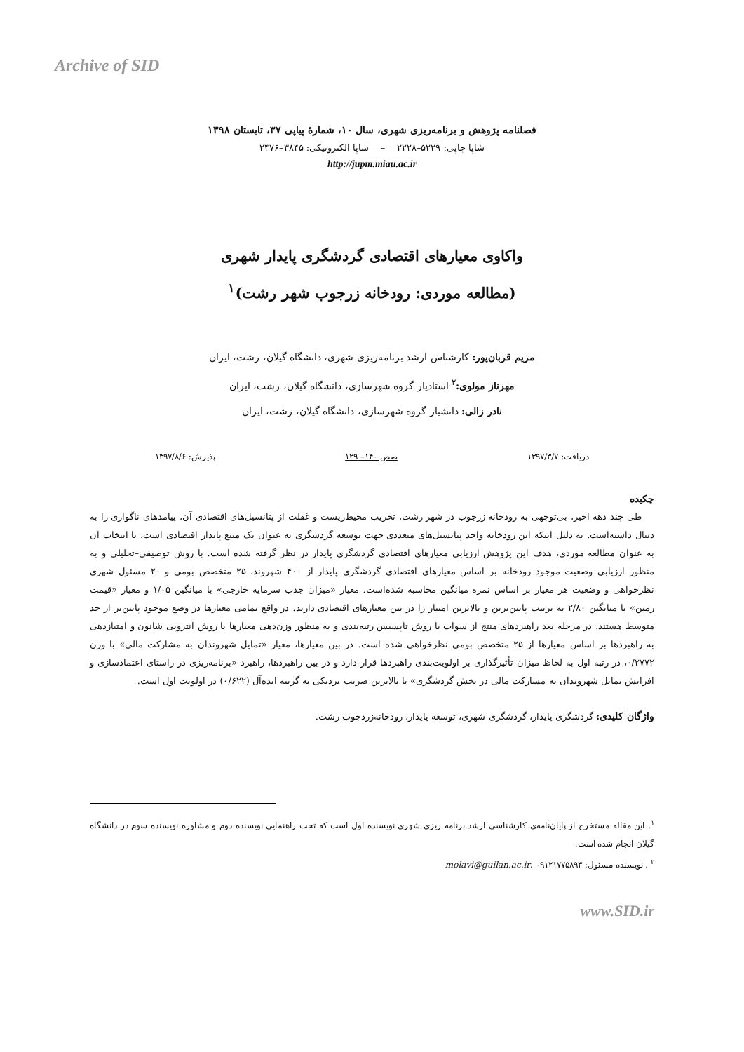Archive of SID
فصلنامه پژوهش و برنامه‌ریزی شهری، سال ۱۰، شمارۀ پیاپی ۳۷، تابستان ۱۳۹۸
شاپا چاپی: ۵۲۲۹–۲۲۲۸ – شاپا الکترونیکی: ۳۸۴۵–۲۴۷۶
http://jupm.miau.ac.ir
واکاوی معیارهای اقتصادی گردشگری پایدار شهری
(مطالعه موردی: رودخانه زرجوب شهر رشت)<sup>۱</sup>
مریم قربان‌پور: کارشناس ارشد برنامه‌ریزی شهری، دانشگاه گیلان، رشت، ایران
مهرناز مولوی:<sup>۲</sup> استادیار گروه شهرسازی، دانشگاه گیلان، رشت، ایران
نادر زالی: دانشیار گروه شهرسازی، دانشگاه گیلان، رشت، ایران
دریافت: ۱۳۹۷/۳/۷ صص ۱۴۰– ۱۲۹ پذیرش: ۱۳۹۷/۸/۶
چکیده
طی چند دهه اخیر، بی‌توجهی به رودخانه زرجوب در شهر رشت، تخریب محیط‌زیست و غفلت از پتانسیل‌های اقتصادی آن، پیامدهای ناگواری را به دنبال داشته‌است. به دلیل اینکه این رودخانه واجد پتانسیل‌های متعددی جهت توسعه گردشگری به عنوان یک منبع پایدار اقتصادی است، با انتخاب آن به عنوان مطالعه موردی، هدف این پژوهش ارزیابی معیارهای اقتصادی گردشگری پایدار در نظر گرفته شده است. با روش توصیفی–تحلیلی و به منظور ارزیابی وضعیت موجود رودخانه بر اساس معیارهای اقتصادی گردشگری پایدار از ۴۰۰ شهروند، ۲۵ متخصص بومی و ۲۰ مسئول شهری نظرخواهی و وضعیت هر معیار بر اساس نمره میانگین محاسبه شده‌است. معیار «میزان جذب سرمایه خارجی» با میانگین ۱/۰۵ و معیار «قیمت زمین» با میانگین ۲/۸۰ به ترتیب پایین‌ترین و بالاترین امتیاز را در بین معیارهای اقتصادی دارند. در واقع تمامی معیارها در وضع موجود پایین‌تر از حد متوسط هستند. در مرحله بعد راهبردهای منتج از سوات با روش تاپسیس رتبه‌بندی و به منظور وزن‌دهی معیارها با روش آنتروپی شانون و امتیازدهی به راهبردها بر اساس معیارها از ۲۵ متخصص بومی نظرخواهی شده است. در بین معیارها، معیار «تمایل شهروندان به مشارکت مالی» با وزن ۰/۲۷۷۲، در رتبه اول به لحاظ میزان تأثیرگذاری بر اولویت‌بندی راهبردها قرار دارد و در بین راهبردها، راهبرد «برنامه‌ریزی در راستای اعتمادسازی و افزایش تمایل شهروندان به مشارکت مالی در بخش گردشگری» با بالاترین ضریب نزدیکی به گزینه ایده‌آل (۰/۶۲۲) در اولویت اول است.
واژگان کلیدی: گردشگری پایدار، گردشگری شهری، توسعه پایدار، رودخانه‌زردجوب رشت.
<sup>۱</sup>. این مقاله مستخرج از پایان‌نامه‌ی کارشناسی ارشد برنامه ریزی شهری نویسنده اول است که تحت راهنمایی نویسنده دوم و مشاوره نویسنده سوم در دانشگاه گیلان انجام شده است.
<sup>۲</sup> . نویسنده مسئول: molavi@guilan.ac.ir، ۰۹۱۲۱۷۷۵۸۹۳
www.SID.ir